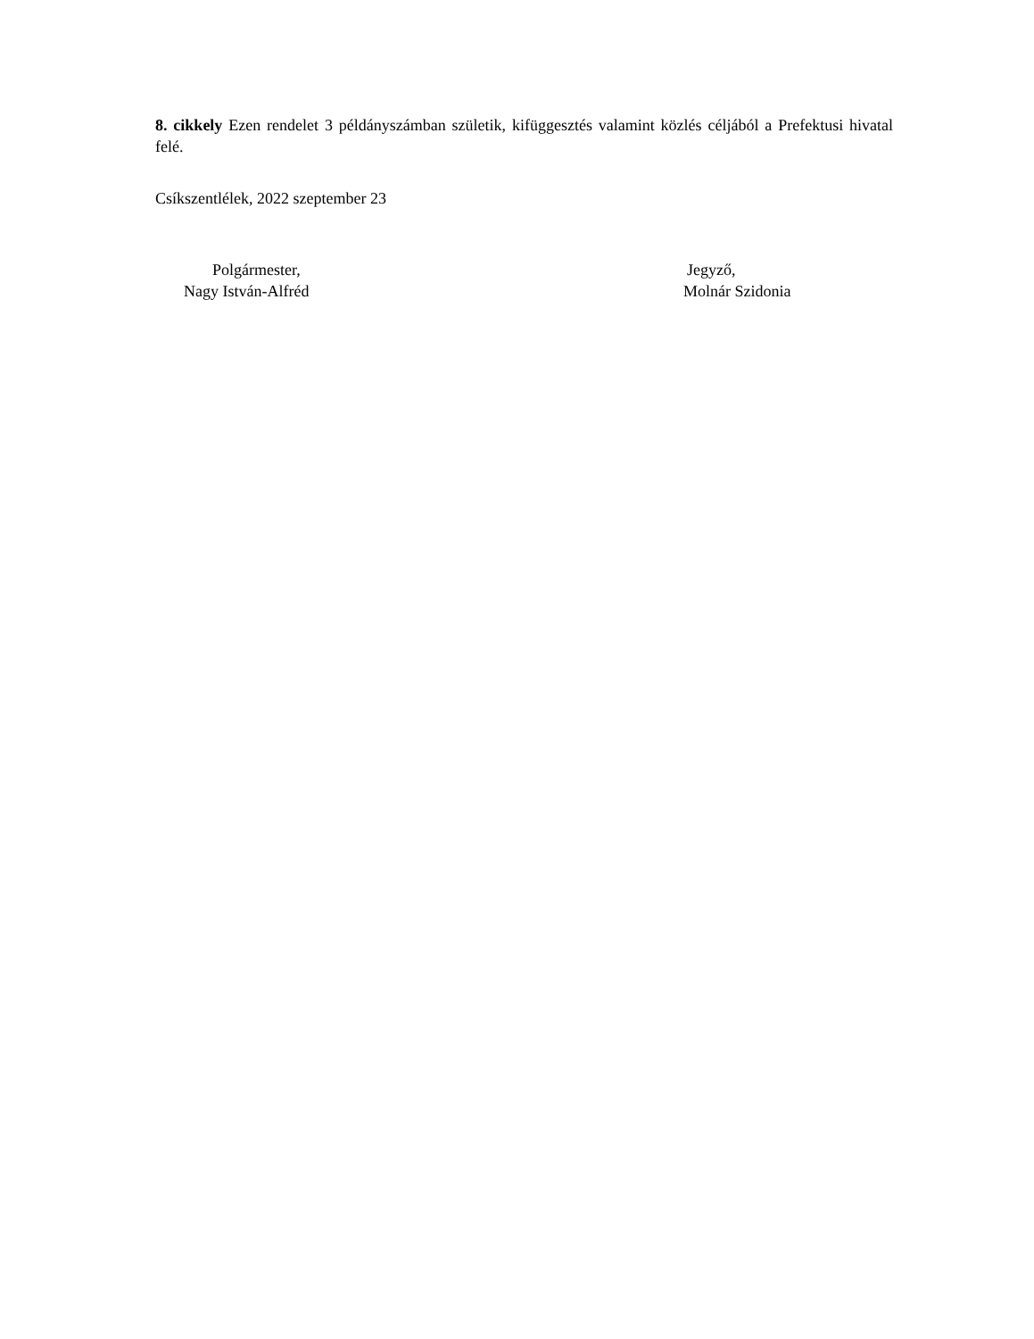8. cikkely Ezen rendelet 3 példányszámban születik, kifüggesztés valamint közlés céljából a Prefektusi hivatal felé.
Csíkszentlélek, 2022 szeptember 23
Polgármester,
Nagy István-Alfréd
Jegyző,
Molnár Szidonia